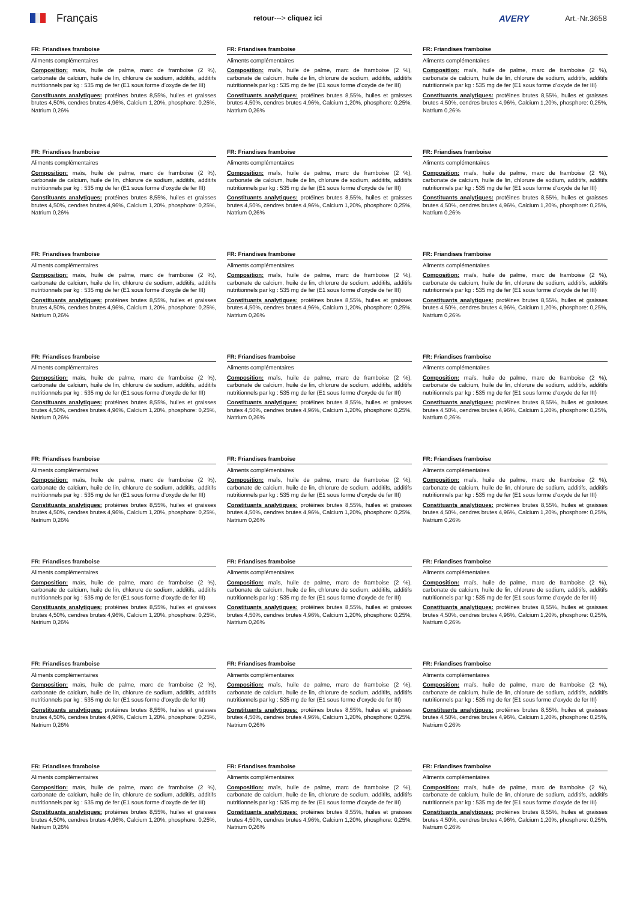Français retour---> cliquez ici AVERY Art.-Nr.3658
FR: Friandises framboise
Aliments complémentaires
Composition: maïs, huile de palme, marc de framboise (2 %), carbonate de calcium, huile de lin, chlorure de sodium, additifs, additifs nutritionnels par kg : 535 mg de fer (E1 sous forme d’oxyde de fer III)
Constituants analytiques: protéines brutes 8,55%, huiles et graisses brutes 4,50%, cendres brutes 4,96%, Calcium 1,20%, phosphore: 0,25%, Natrium 0,26%
FR: Friandises framboise
Aliments complémentaires
Composition: maïs, huile de palme, marc de framboise (2 %), carbonate de calcium, huile de lin, chlorure de sodium, additifs, additifs nutritionnels par kg : 535 mg de fer (E1 sous forme d’oxyde de fer III)
Constituants analytiques: protéines brutes 8,55%, huiles et graisses brutes 4,50%, cendres brutes 4,96%, Calcium 1,20%, phosphore: 0,25%, Natrium 0,26%
FR: Friandises framboise
Aliments complémentaires
Composition: maïs, huile de palme, marc de framboise (2 %), carbonate de calcium, huile de lin, chlorure de sodium, additifs, additifs nutritionnels par kg : 535 mg de fer (E1 sous forme d’oxyde de fer III)
Constituants analytiques: protéines brutes 8,55%, huiles et graisses brutes 4,50%, cendres brutes 4,96%, Calcium 1,20%, phosphore: 0,25%, Natrium 0,26%
FR: Friandises framboise
Aliments complémentaires
Composition: maïs, huile de palme, marc de framboise (2 %), carbonate de calcium, huile de lin, chlorure de sodium, additifs, additifs nutritionnels par kg : 535 mg de fer (E1 sous forme d’oxyde de fer III)
Constituants analytiques: protéines brutes 8,55%, huiles et graisses brutes 4,50%, cendres brutes 4,96%, Calcium 1,20%, phosphore: 0,25%, Natrium 0,26%
FR: Friandises framboise
Aliments complémentaires
Composition: maïs, huile de palme, marc de framboise (2 %), carbonate de calcium, huile de lin, chlorure de sodium, additifs, additifs nutritionnels par kg : 535 mg de fer (E1 sous forme d’oxyde de fer III)
Constituants analytiques: protéines brutes 8,55%, huiles et graisses brutes 4,50%, cendres brutes 4,96%, Calcium 1,20%, phosphore: 0,25%, Natrium 0,26%
FR: Friandises framboise
Aliments complémentaires
Composition: maïs, huile de palme, marc de framboise (2 %), carbonate de calcium, huile de lin, chlorure de sodium, additifs, additifs nutritionnels par kg : 535 mg de fer (E1 sous forme d’oxyde de fer III)
Constituants analytiques: protéines brutes 8,55%, huiles et graisses brutes 4,50%, cendres brutes 4,96%, Calcium 1,20%, phosphore: 0,25%, Natrium 0,26%
FR: Friandises framboise
Aliments complémentaires
Composition: maïs, huile de palme, marc de framboise (2 %), carbonate de calcium, huile de lin, chlorure de sodium, additifs, additifs nutritionnels par kg : 535 mg de fer (E1 sous forme d’oxyde de fer III)
Constituants analytiques: protéines brutes 8,55%, huiles et graisses brutes 4,50%, cendres brutes 4,96%, Calcium 1,20%, phosphore: 0,25%, Natrium 0,26%
FR: Friandises framboise
Aliments complémentaires
Composition: maïs, huile de palme, marc de framboise (2 %), carbonate de calcium, huile de lin, chlorure de sodium, additifs, additifs nutritionnels par kg : 535 mg de fer (E1 sous forme d’oxyde de fer III)
Constituants analytiques: protéines brutes 8,55%, huiles et graisses brutes 4,50%, cendres brutes 4,96%, Calcium 1,20%, phosphore: 0,25%, Natrium 0,26%
FR: Friandises framboise
Aliments complémentaires
Composition: maïs, huile de palme, marc de framboise (2 %), carbonate de calcium, huile de lin, chlorure de sodium, additifs, additifs nutritionnels par kg : 535 mg de fer (E1 sous forme d’oxyde de fer III)
Constituants analytiques: protéines brutes 8,55%, huiles et graisses brutes 4,50%, cendres brutes 4,96%, Calcium 1,20%, phosphore: 0,25%, Natrium 0,26%
FR: Friandises framboise
Aliments complémentaires
Composition: maïs, huile de palme, marc de framboise (2 %), carbonate de calcium, huile de lin, chlorure de sodium, additifs, additifs nutritionnels par kg : 535 mg de fer (E1 sous forme d’oxyde de fer III)
Constituants analytiques: protéines brutes 8,55%, huiles et graisses brutes 4,50%, cendres brutes 4,96%, Calcium 1,20%, phosphore: 0,25%, Natrium 0,26%
FR: Friandises framboise
Aliments complémentaires
Composition: maïs, huile de palme, marc de framboise (2 %), carbonate de calcium, huile de lin, chlorure de sodium, additifs, additifs nutritionnels par kg : 535 mg de fer (E1 sous forme d’oxyde de fer III)
Constituants analytiques: protéines brutes 8,55%, huiles et graisses brutes 4,50%, cendres brutes 4,96%, Calcium 1,20%, phosphore: 0,25%, Natrium 0,26%
FR: Friandises framboise
Aliments complémentaires
Composition: maïs, huile de palme, marc de framboise (2 %), carbonate de calcium, huile de lin, chlorure de sodium, additifs, additifs nutritionnels par kg : 535 mg de fer (E1 sous forme d’oxyde de fer III)
Constituants analytiques: protéines brutes 8,55%, huiles et graisses brutes 4,50%, cendres brutes 4,96%, Calcium 1,20%, phosphore: 0,25%, Natrium 0,26%
FR: Friandises framboise
Aliments complémentaires
Composition: maïs, huile de palme, marc de framboise (2 %), carbonate de calcium, huile de lin, chlorure de sodium, additifs, additifs nutritionnels par kg : 535 mg de fer (E1 sous forme d’oxyde de fer III)
Constituants analytiques: protéines brutes 8,55%, huiles et graisses brutes 4,50%, cendres brutes 4,96%, Calcium 1,20%, phosphore: 0,25%, Natrium 0,26%
FR: Friandises framboise
Aliments complémentaires
Composition: maïs, huile de palme, marc de framboise (2 %), carbonate de calcium, huile de lin, chlorure de sodium, additifs, additifs nutritionnels par kg : 535 mg de fer (E1 sous forme d’oxyde de fer III)
Constituants analytiques: protéines brutes 8,55%, huiles et graisses brutes 4,50%, cendres brutes 4,96%, Calcium 1,20%, phosphore: 0,25%, Natrium 0,26%
FR: Friandises framboise
Aliments complémentaires
Composition: maïs, huile de palme, marc de framboise (2 %), carbonate de calcium, huile de lin, chlorure de sodium, additifs, additifs nutritionnels par kg : 535 mg de fer (E1 sous forme d’oxyde de fer III)
Constituants analytiques: protéines brutes 8,55%, huiles et graisses brutes 4,50%, cendres brutes 4,96%, Calcium 1,20%, phosphore: 0,25%, Natrium 0,26%
FR: Friandises framboise
Aliments complémentaires
Composition: maïs, huile de palme, marc de framboise (2 %), carbonate de calcium, huile de lin, chlorure de sodium, additifs, additifs nutritionnels par kg : 535 mg de fer (E1 sous forme d’oxyde de fer III)
Constituants analytiques: protéines brutes 8,55%, huiles et graisses brutes 4,50%, cendres brutes 4,96%, Calcium 1,20%, phosphore: 0,25%, Natrium 0,26%
FR: Friandises framboise
Aliments complémentaires
Composition: maïs, huile de palme, marc de framboise (2 %), carbonate de calcium, huile de lin, chlorure de sodium, additifs, additifs nutritionnels par kg : 535 mg de fer (E1 sous forme d’oxyde de fer III)
Constituants analytiques: protéines brutes 8,55%, huiles et graisses brutes 4,50%, cendres brutes 4,96%, Calcium 1,20%, phosphore: 0,25%, Natrium 0,26%
FR: Friandises framboise
Aliments complémentaires
Composition: maïs, huile de palme, marc de framboise (2 %), carbonate de calcium, huile de lin, chlorure de sodium, additifs, additifs nutritionnels par kg : 535 mg de fer (E1 sous forme d’oxyde de fer III)
Constituants analytiques: protéines brutes 8,55%, huiles et graisses brutes 4,50%, cendres brutes 4,96%, Calcium 1,20%, phosphore: 0,25%, Natrium 0,26%
FR: Friandises framboise
Aliments complémentaires
Composition: maïs, huile de palme, marc de framboise (2 %), carbonate de calcium, huile de lin, chlorure de sodium, additifs, additifs nutritionnels par kg : 535 mg de fer (E1 sous forme d’oxyde de fer III)
Constituants analytiques: protéines brutes 8,55%, huiles et graisses brutes 4,50%, cendres brutes 4,96%, Calcium 1,20%, phosphore: 0,25%, Natrium 0,26%
FR: Friandises framboise
Aliments complémentaires
Composition: maïs, huile de palme, marc de framboise (2 %), carbonate de calcium, huile de lin, chlorure de sodium, additifs, additifs nutritionnels par kg : 535 mg de fer (E1 sous forme d’oxyde de fer III)
Constituants analytiques: protéines brutes 8,55%, huiles et graisses brutes 4,50%, cendres brutes 4,96%, Calcium 1,20%, phosphore: 0,25%, Natrium 0,26%
FR: Friandises framboise
Aliments complémentaires
Composition: maïs, huile de palme, marc de framboise (2 %), carbonate de calcium, huile de lin, chlorure de sodium, additifs, additifs nutritionnels par kg : 535 mg de fer (E1 sous forme d’oxyde de fer III)
Constituants analytiques: protéines brutes 8,55%, huiles et graisses brutes 4,50%, cendres brutes 4,96%, Calcium 1,20%, phosphore: 0,25%, Natrium 0,26%
FR: Friandises framboise
Aliments complémentaires
Composition: maïs, huile de palme, marc de framboise (2 %), carbonate de calcium, huile de lin, chlorure de sodium, additifs, additifs nutritionnels par kg : 535 mg de fer (E1 sous forme d’oxyde de fer III)
Constituants analytiques: protéines brutes 8,55%, huiles et graisses brutes 4,50%, cendres brutes 4,96%, Calcium 1,20%, phosphore: 0,25%, Natrium 0,26%
FR: Friandises framboise
Aliments complémentaires
Composition: maïs, huile de palme, marc de framboise (2 %), carbonate de calcium, huile de lin, chlorure de sodium, additifs, additifs nutritionnels par kg : 535 mg de fer (E1 sous forme d’oxyde de fer III)
Constituants analytiques: protéines brutes 8,55%, huiles et graisses brutes 4,50%, cendres brutes 4,96%, Calcium 1,20%, phosphore: 0,25%, Natrium 0,26%
FR: Friandises framboise
Aliments complémentaires
Composition: maïs, huile de palme, marc de framboise (2 %), carbonate de calcium, huile de lin, chlorure de sodium, additifs, additifs nutritionnels par kg : 535 mg de fer (E1 sous forme d’oxyde de fer III)
Constituants analytiques: protéines brutes 8,55%, huiles et graisses brutes 4,50%, cendres brutes 4,96%, Calcium 1,20%, phosphore: 0,25%, Natrium 0,26%